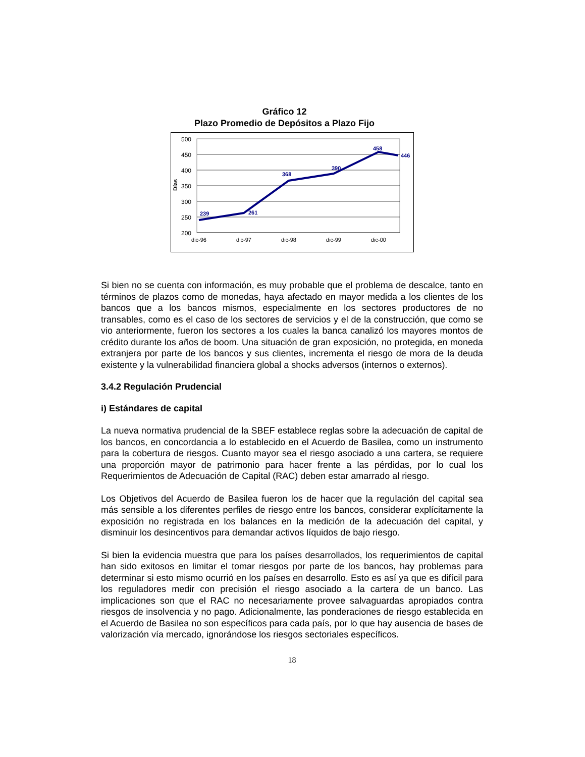Gráfico 12
Plazo Promedio de Depósitos a Plazo Fijo
500
450
400
350
300
250
200
Días
239
261
368
390
458
446
dic-96
dic-97
dic-98
dic-99
dic-00
Si bien no se cuenta con información, es muy probable que el problema de descalce, tanto en términos de plazos como de monedas, haya afectado en mayor medida a los clientes de los bancos que a los bancos mismos, especialmente en los sectores productores de no transables, como es el caso de los sectores de servicios y el de la construcción, que como se vio anteriormente, fueron los sectores a los cuales la banca canalizó los mayores montos de crédito durante los años de boom. Una situación de gran exposición, no protegida, en moneda extranjera por parte de los bancos y sus clientes, incrementa el riesgo de mora de la deuda existente y la vulnerabilidad financiera global a shocks adversos (internos o externos).
3.4.2 Regulación Prudencial
i) Estándares de capital
La nueva normativa prudencial de la SBEF establece reglas sobre la adecuación de capital de los bancos, en concordancia a lo establecido en el Acuerdo de Basilea, como un instrumento para la cobertura de riesgos. Cuanto mayor sea el riesgo asociado a una cartera, se requiere una proporción mayor de patrimonio para hacer frente a las pérdidas, por lo cual los Requerimientos de Adecuación de Capital (RAC) deben estar amarrado al riesgo.
Los Objetivos del Acuerdo de Basilea fueron los de hacer que la regulación del capital sea más sensible a los diferentes perfiles de riesgo entre los bancos, considerar explícitamente la exposición no registrada en los balances en la medición de la adecuación del capital, y disminuir los desincentivos para demandar activos líquidos de bajo riesgo.
Si bien la evidencia muestra que para los países desarrollados, los requerimientos de capital han sido exitosos en limitar el tomar riesgos por parte de los bancos, hay problemas para determinar si esto mismo ocurrió en los países en desarrollo. Esto es así ya que es difícil para los reguladores medir con precisión el riesgo asociado a la cartera de un banco. Las implicaciones son que el RAC no necesariamente provee salvaguardas apropiados contra riesgos de insolvencia y no pago. Adicionalmente, las ponderaciones de riesgo establecida en el Acuerdo de Basilea no son específicos para cada país, por lo que hay ausencia de bases de valorización vía mercado, ignorándose los riesgos sectoriales específicos.
18